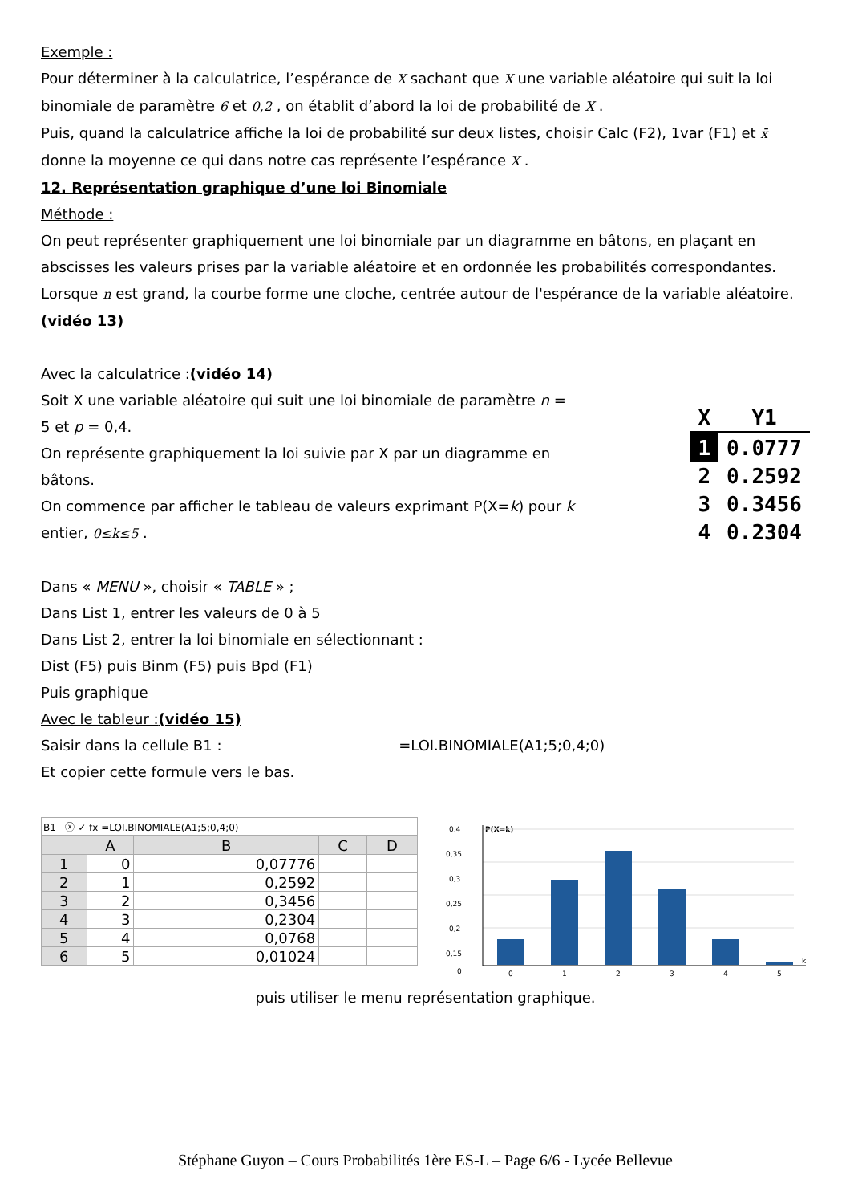Exemple :
Pour déterminer à la calculatrice, l’espérance de X sachant que X une variable aléatoire qui suit la loi binomiale de paramètre 6 et 0,2 , on établit d’abord la loi de probabilité de X .
Puis, quand la calculatrice affiche la loi de probabilité sur deux listes, choisir Calc (F2), 1var (F1) et x̄ donne la moyenne ce qui dans notre cas représente l’espérance X .
12. Représentation graphique d’une loi Binomiale
Méthode :
On peut représenter graphiquement une loi binomiale par un diagramme en bâtons, en plaçant en abscisses les valeurs prises par la variable aléatoire et en ordonnée les probabilités correspondantes.
Lorsque n est grand, la courbe forme une cloche, centrée autour de l'espérance de la variable aléatoire.
(vidéo 13)
Avec la calculatrice :(vidéo 14)
Soit X une variable aléatoire qui suit une loi binomiale de paramètre n = 5 et p = 0,4.
On représente graphiquement la loi suivie par X par un diagramme en bâtons.
On commence par afficher le tableau de valeurs exprimant P(X=k) pour k entier, 0≤k≤5 .
| X | Y1 |
| --- | --- |
| 1 | 0.0777 |
| 2 | 0.2592 |
| 3 | 0.3456 |
| 4 | 0.2304 |
Dans « MENU », choisir « TABLE » ;
Dans List 1, entrer les valeurs de 0 à 5
Dans List 2, entrer la loi binomiale en sélectionnant :
Dist (F5) puis Binm (F5) puis Bpd (F1)
Puis graphique
Avec le tableur :(vidéo 15)
Saisir dans la cellule B1 : =LOI.BINOMIALE(A1;5;0,4;0)
Et copier cette formule vers le bas.
B1 ⓧ ✓ fx =LOI.BINOMIALE(A1;5;0,4;0)
| | A | B | C | D |
| --- | --- | --- | --- | --- |
| 1 | 0 | 0,07776 | | |
| 2 | 1 | 0,2592 | | |
| 3 | 2 | 0,3456 | | |
| 4 | 3 | 0,2304 | | |
| 5 | 4 | 0,0768 | | |
| 6 | 5 | 0,01024 | | |
P(X=k)
0,4
0,35
0,3
0,25
0,2
0,15
0
0
1
2
3
4
5
k
puis utiliser le menu représentation graphique.
Stéphane Guyon – Cours Probabilités 1ère ES-L – Page 6/6 - Lycée Bellevue